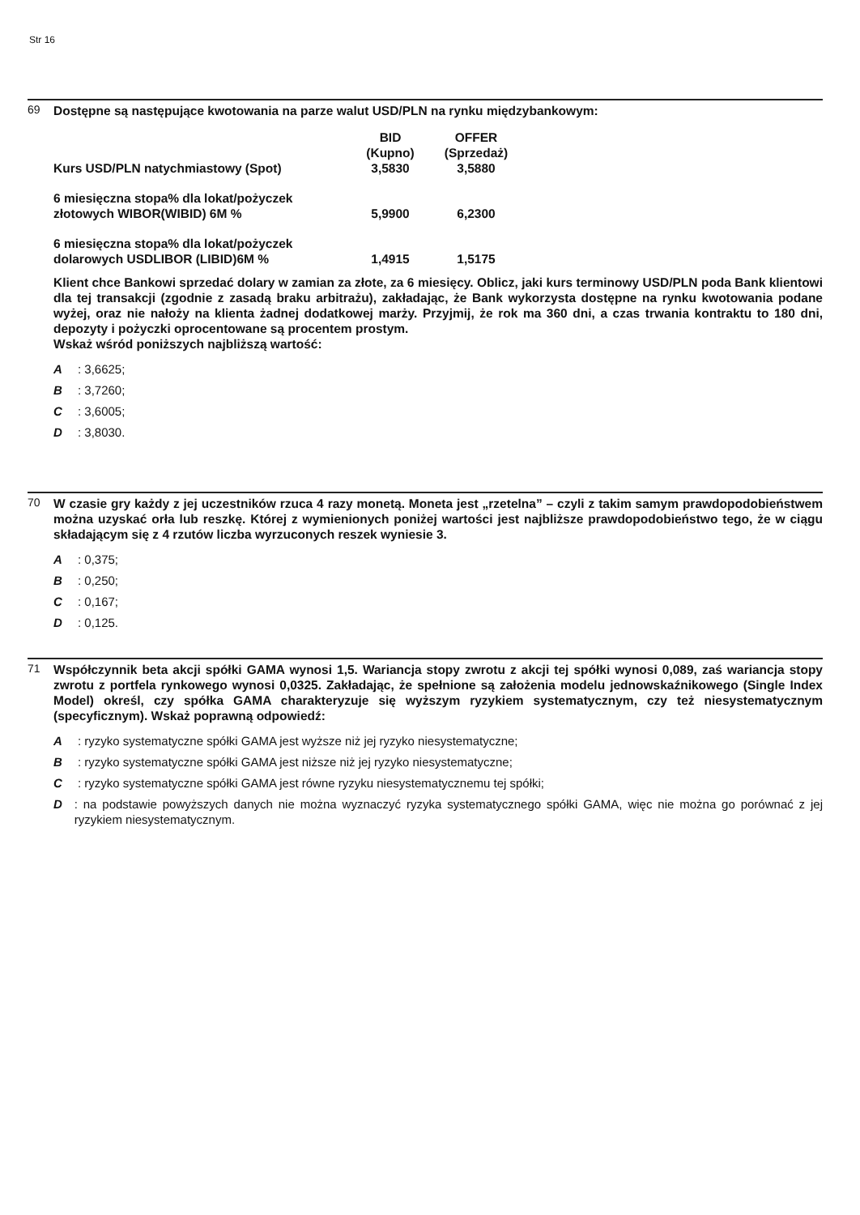Str 16
69
Dostępne są następujące kwotowania na parze walut USD/PLN na rynku międzybankowym:
| | BID (Kupno) | OFFER (Sprzedaż) |
| Kurs USD/PLN natychmiastowy (Spot) | 3,5830 | 3,5880 |
| 6 miesięczna stopa% dla lokat/pożyczek złotowych WIBOR(WIBID) 6M % | 5,9900 | 6,2300 |
| 6 miesięczna stopa% dla lokat/pożyczek dolarowych USDLIBOR (LIBID)6M % | 1,4915 | 1,5175 |
Klient chce Bankowi sprzedać dolary w zamian za złote, za 6 miesięcy. Oblicz, jaki kurs terminowy USD/PLN poda Bank klientowi dla tej transakcji (zgodnie z zasadą braku arbitrażu), zakładając, że Bank wykorzysta dostępne na rynku kwotowania podane wyżej, oraz nie nałoży na klienta żadnej dodatkowej marży. Przyjmij, że rok ma 360 dni, a czas trwania kontraktu to 180 dni, depozyty i pożyczki oprocentowane są procentem prostym.
Wskaż wśród poniższych najbliższą wartość:
A: 3,6625;
B: 3,7260;
C: 3,6005;
D: 3,8030.
70
W czasie gry każdy z jej uczestników rzuca 4 razy monetą. Moneta jest „rzetelna” – czyli z takim samym prawdopodobieństwem można uzyskać orła lub reszkę. Której z wymienionych poniżej wartości jest najbliższe prawdopodobieństwo tego, że w ciągu składającym się z 4 rzutów liczba wyrzuconych reszek wyniesie 3.
A: 0,375;
B: 0,250;
C: 0,167;
D: 0,125.
71
Współczynnik beta akcji spółki GAMA wynosi 1,5. Wariancja stopy zwrotu z akcji tej spółki wynosi 0,089, zaś wariancja stopy zwrotu z portfela rynkowego wynosi 0,0325. Zakładając, że spełnione są założenia modelu jednowskaźnikowego (Single Index Model) określ, czy spółka GAMA charakteryzuje się wyższym ryzykiem systematycznym, czy też niesystematycznym (specyficznym). Wskaż poprawną odpowiedź:
A: ryzyko systematyczne spółki GAMA jest wyższe niż jej ryzyko niesystematyczne;
B: ryzyko systematyczne spółki GAMA jest niższe niż jej ryzyko niesystematyczne;
C: ryzyko systematyczne spółki GAMA jest równe ryzyku niesystematycznemu tej spółki;
D: na podstawie powyższych danych nie można wyznaczyć ryzyka systematycznego spółki GAMA, więc nie można go porównać z jej ryzykiem niesystematycznym.